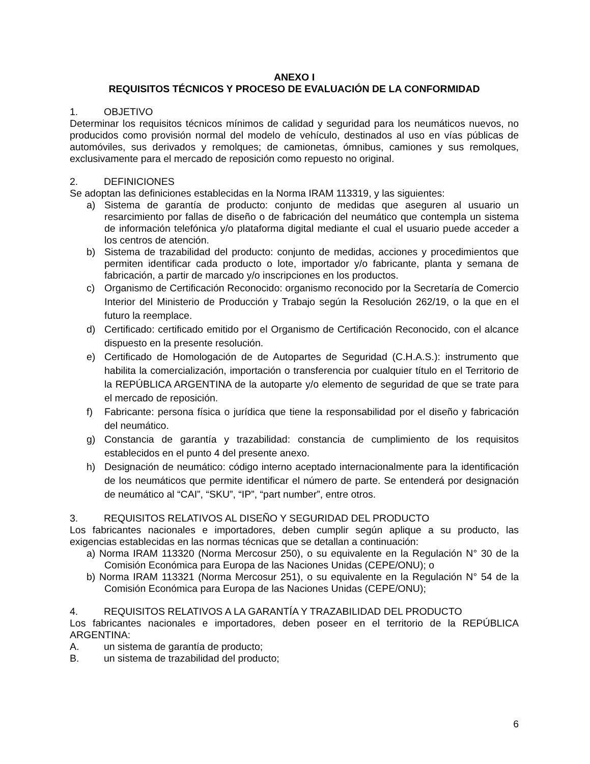ANEXO I
REQUISITOS TÉCNICOS Y PROCESO DE EVALUACIÓN DE LA CONFORMIDAD
1. OBJETIVO
Determinar los requisitos técnicos mínimos de calidad y seguridad para los neumáticos nuevos, no producidos como provisión normal del modelo de vehículo, destinados al uso en vías públicas de automóviles, sus derivados y remolques; de camionetas, ómnibus, camiones y sus remolques, exclusivamente para el mercado de reposición como repuesto no original.
2. DEFINICIONES
Se adoptan las definiciones establecidas en la Norma IRAM 113319, y las siguientes:
a) Sistema de garantía de producto: conjunto de medidas que aseguren al usuario un resarcimiento por fallas de diseño o de fabricación del neumático que contempla un sistema de información telefónica y/o plataforma digital mediante el cual el usuario puede acceder a los centros de atención.
b) Sistema de trazabilidad del producto: conjunto de medidas, acciones y procedimientos que permiten identificar cada producto o lote, importador y/o fabricante, planta y semana de fabricación, a partir de marcado y/o inscripciones en los productos.
c) Organismo de Certificación Reconocido: organismo reconocido por la Secretaría de Comercio Interior del Ministerio de Producción y Trabajo según la Resolución 262/19, o la que en el futuro la reemplace.
d) Certificado: certificado emitido por el Organismo de Certificación Reconocido, con el alcance dispuesto en la presente resolución.
e) Certificado de Homologación de de Autopartes de Seguridad (C.H.A.S.): instrumento que habilita la comercialización, importación o transferencia por cualquier título en el Territorio de la REPÚBLICA ARGENTINA de la autoparte y/o elemento de seguridad de que se trate para el mercado de reposición.
f) Fabricante: persona física o jurídica que tiene la responsabilidad por el diseño y fabricación del neumático.
g) Constancia de garantía y trazabilidad: constancia de cumplimiento de los requisitos establecidos en el punto 4 del presente anexo.
h) Designación de neumático: código interno aceptado internacionalmente para la identificación de los neumáticos que permite identificar el número de parte. Se entenderá por designación de neumático al “CAI”, “SKU”, “IP”, “part number”, entre otros.
3. REQUISITOS RELATIVOS AL DISEÑO Y SEGURIDAD DEL PRODUCTO
Los fabricantes nacionales e importadores, deben cumplir según aplique a su producto, las exigencias establecidas en las normas técnicas que se detallan a continuación:
a) Norma IRAM 113320 (Norma Mercosur 250), o su equivalente en la Regulación N° 30 de la Comisión Económica para Europa de las Naciones Unidas (CEPE/ONU); o
b) Norma IRAM 113321 (Norma Mercosur 251), o su equivalente en la Regulación N° 54 de la Comisión Económica para Europa de las Naciones Unidas (CEPE/ONU);
4. REQUISITOS RELATIVOS A LA GARANTÍA Y TRAZABILIDAD DEL PRODUCTO
Los fabricantes nacionales e importadores, deben poseer en el territorio de la REPÚBLICA ARGENTINA:
A. un sistema de garantía de producto;
B. un sistema de trazabilidad del producto;
6